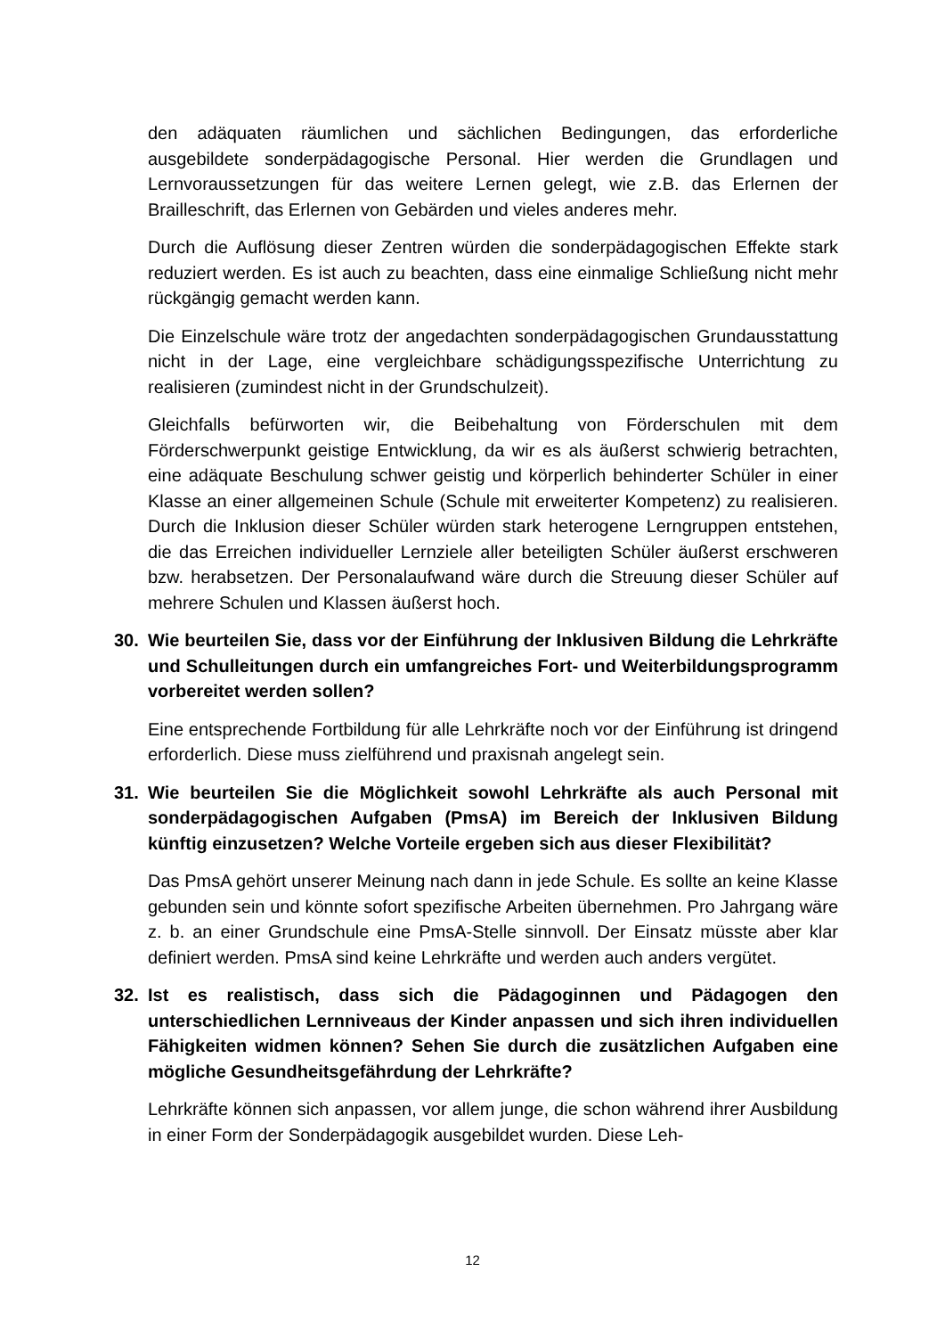den adäquaten räumlichen und sächlichen Bedingungen, das erforderliche ausgebildete sonderpädagogische Personal. Hier werden die Grundlagen und Lernvoraussetzungen für das weitere Lernen gelegt, wie z.B. das Erlernen der Brailleschrift, das Erlernen von Gebärden und vieles anderes mehr.
Durch die Auflösung dieser Zentren würden die sonderpädagogischen Effekte stark reduziert werden. Es ist auch zu beachten, dass eine einmalige Schließung nicht mehr rückgängig gemacht werden kann.
Die Einzelschule wäre trotz der angedachten sonderpädagogischen Grundausstattung nicht in der Lage, eine vergleichbare schädigungsspezifische Unterrichtung zu realisieren (zumindest nicht in der Grundschulzeit).
Gleichfalls befürworten wir, die Beibehaltung von Förderschulen mit dem Förderschwerpunkt geistige Entwicklung, da wir es als äußerst schwierig betrachten, eine adäquate Beschulung schwer geistig und körperlich behinderter Schüler in einer Klasse an einer allgemeinen Schule (Schule mit erweiterter Kompetenz) zu realisieren. Durch die Inklusion dieser Schüler würden stark heterogene Lerngruppen entstehen, die das Erreichen individueller Lernziele aller beteiligten Schüler äußerst erschweren bzw. herabsetzen. Der Personalaufwand wäre durch die Streuung dieser Schüler auf mehrere Schulen und Klassen äußerst hoch.
30. Wie beurteilen Sie, dass vor der Einführung der Inklusiven Bildung die Lehrkräfte und Schulleitungen durch ein umfangreiches Fort- und Weiterbildungsprogramm vorbereitet werden sollen?
Eine entsprechende Fortbildung für alle Lehrkräfte noch vor der Einführung ist dringend erforderlich. Diese muss zielführend und praxisnah angelegt sein.
31. Wie beurteilen Sie die Möglichkeit sowohl Lehrkräfte als auch Personal mit sonderpädagogischen Aufgaben (PmsA) im Bereich der Inklusiven Bildung künftig einzusetzen? Welche Vorteile ergeben sich aus dieser Flexibilität?
Das PmsA gehört unserer Meinung nach dann in jede Schule. Es sollte an keine Klasse gebunden sein und könnte sofort spezifische Arbeiten übernehmen. Pro Jahrgang wäre z. b. an einer Grundschule eine PmsA-Stelle sinnvoll. Der Einsatz müsste aber klar definiert werden. PmsA sind keine Lehrkräfte und werden auch anders vergütet.
32. Ist es realistisch, dass sich die Pädagoginnen und Pädagogen den unterschiedlichen Lernniveaus der Kinder anpassen und sich ihren individuellen Fähigkeiten widmen können? Sehen Sie durch die zusätzlichen Aufgaben eine mögliche Gesundheitsgefährdung der Lehrkräfte?
Lehrkräfte können sich anpassen, vor allem junge, die schon während ihrer Ausbildung in einer Form der Sonderpädagogik ausgebildet wurden. Diese Leh-
12